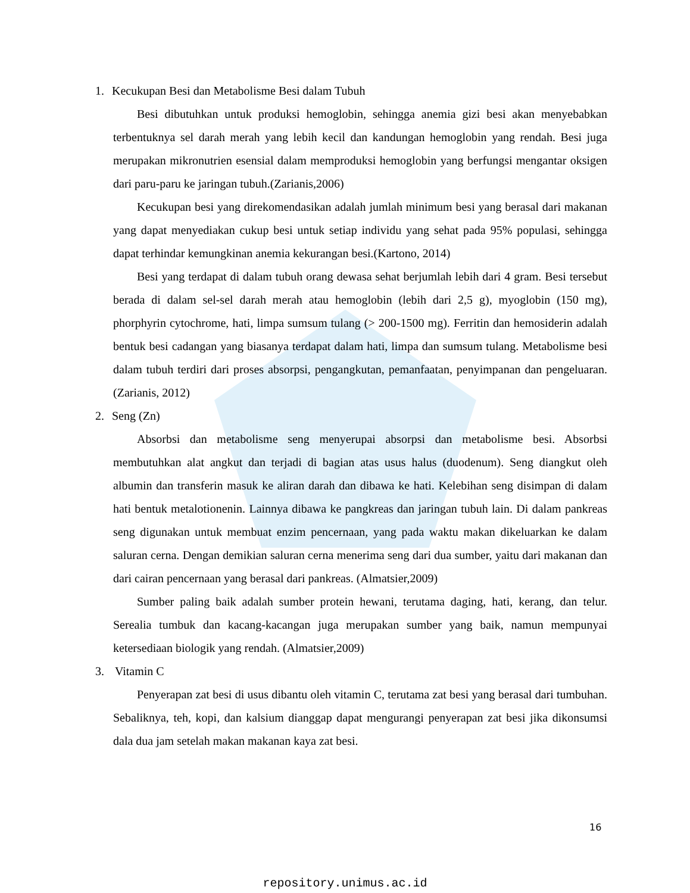1. Kecukupan Besi dan Metabolisme Besi dalam Tubuh
Besi dibutuhkan untuk produksi hemoglobin, sehingga anemia gizi besi akan menyebabkan terbentuknya sel darah merah yang lebih kecil dan kandungan hemoglobin yang rendah. Besi juga merupakan mikronutrien esensial dalam memproduksi hemoglobin yang berfungsi mengantar oksigen dari paru-paru ke jaringan tubuh.(Zarianis,2006)
Kecukupan besi yang direkomendasikan adalah jumlah minimum besi yang berasal dari makanan yang dapat menyediakan cukup besi untuk setiap individu yang sehat pada 95% populasi, sehingga dapat terhindar kemungkinan anemia kekurangan besi.(Kartono, 2014)
Besi yang terdapat di dalam tubuh orang dewasa sehat berjumlah lebih dari 4 gram. Besi tersebut berada di dalam sel-sel darah merah atau hemoglobin (lebih dari 2,5 g), myoglobin (150 mg), phorphyrin cytochrome, hati, limpa sumsum tulang (> 200-1500 mg). Ferritin dan hemosiderin adalah bentuk besi cadangan yang biasanya terdapat dalam hati, limpa dan sumsum tulang. Metabolisme besi dalam tubuh terdiri dari proses absorpsi, pengangkutan, pemanfaatan, penyimpanan dan pengeluaran.(Zarianis, 2012)
2. Seng (Zn)
Absorbsi dan metabolisme seng menyerupai absorpsi dan metabolisme besi. Absorbsi membutuhkan alat angkut dan terjadi di bagian atas usus halus (duodenum). Seng diangkut oleh albumin dan transferin masuk ke aliran darah dan dibawa ke hati. Kelebihan seng disimpan di dalam hati bentuk metalotionenin. Lainnya dibawa ke pangkreas dan jaringan tubuh lain. Di dalam pankreas seng digunakan untuk membuat enzim pencernaan, yang pada waktu makan dikeluarkan ke dalam saluran cerna. Dengan demikian saluran cerna menerima seng dari dua sumber, yaitu dari makanan dan dari cairan pencernaan yang berasal dari pankreas. (Almatsier,2009)
Sumber paling baik adalah sumber protein hewani, terutama daging, hati, kerang, dan telur. Serealia tumbuk dan kacang-kacangan juga merupakan sumber yang baik, namun mempunyai ketersediaan biologik yang rendah. (Almatsier,2009)
3. Vitamin C
Penyerapan zat besi di usus dibantu oleh vitamin C, terutama zat besi yang berasal dari tumbuhan. Sebaliknya, teh, kopi, dan kalsium dianggap dapat mengurangi penyerapan zat besi jika dikonsumsi dala dua jam setelah makan makanan kaya zat besi.
16
repository.unimus.ac.id